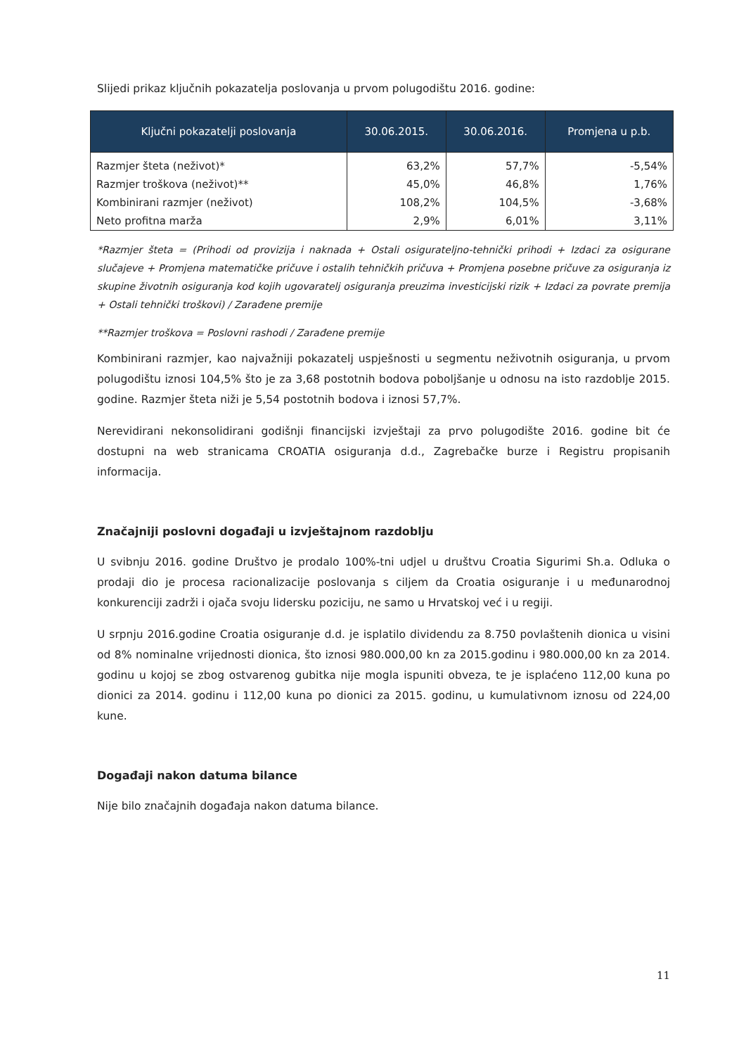Slijedi prikaz ključnih pokazatelja poslovanja u prvom polugodištu 2016. godine:
| Ključni pokazatelji poslovanja | 30.06.2015. | 30.06.2016. | Promjena u p.b. |
| --- | --- | --- | --- |
| Razmjer šteta (neživot)* | 63,2% | 57,7% | -5,54% |
| Razmjer troškova (neživot)** | 45,0% | 46,8% | 1,76% |
| Kombinirani razmjer (neživot) | 108,2% | 104,5% | -3,68% |
| Neto profitna marža | 2,9% | 6,01% | 3,11% |
*Razmjer šteta = (Prihodi od provizija i naknada + Ostali osigurateljno-tehnički prihodi + Izdaci za osigurane slučajeve + Promjena matematičke pričuve i ostalih tehničkih pričuva + Promjena posebne pričuve za osiguranja iz skupine životnih osiguranja kod kojih ugovaratelj osiguranja preuzima investicijski rizik + Izdaci za povrate premija + Ostali tehnički troškovi) / Zarađene premije
**Razmjer troškova = Poslovni rashodi / Zarađene premije
Kombinirani razmjer, kao najvažniji pokazatelj uspješnosti u segmentu neživotnih osiguranja, u prvom polugodištu iznosi 104,5% što je za 3,68 postotnih bodova poboljšanje u odnosu na isto razdoblje 2015. godine. Razmjer šteta niži je 5,54 postotnih bodova i iznosi 57,7%.
Nerevidirani nekonsolidirani godišnji financijski izvještaji za prvo polugodište 2016. godine bit će dostupni na web stranicama CROATIA osiguranja d.d., Zagrebačke burze i Registru propisanih informacija.
Značajniji poslovni događaji u izvještajnom razdoblju
U svibnju 2016. godine Društvo je prodalo 100%-tni udjel u društvu Croatia Sigurimi Sh.a. Odluka o prodaji dio je procesa racionalizacije poslovanja s ciljem da Croatia osiguranje i u međunarodnoj konkurenciji zadrži i ojača svoju lidersku poziciju, ne samo u Hrvatskoj već i u regiji.
U srpnju 2016.godine Croatia osiguranje d.d. je isplatilo dividendu za 8.750 povlaštenih dionica u visini od 8% nominalne vrijednosti dionica, što iznosi 980.000,00 kn za 2015.godinu i 980.000,00 kn za 2014. godinu u kojoj se zbog ostvarenog gubitka nije mogla ispuniti obveza, te je isplaćeno 112,00 kuna po dionici za 2014. godinu i 112,00 kuna po dionici za 2015. godinu, u kumulativnom iznosu od 224,00 kune.
Događaji nakon datuma bilance
Nije bilo značajnih događaja nakon datuma bilance.
11